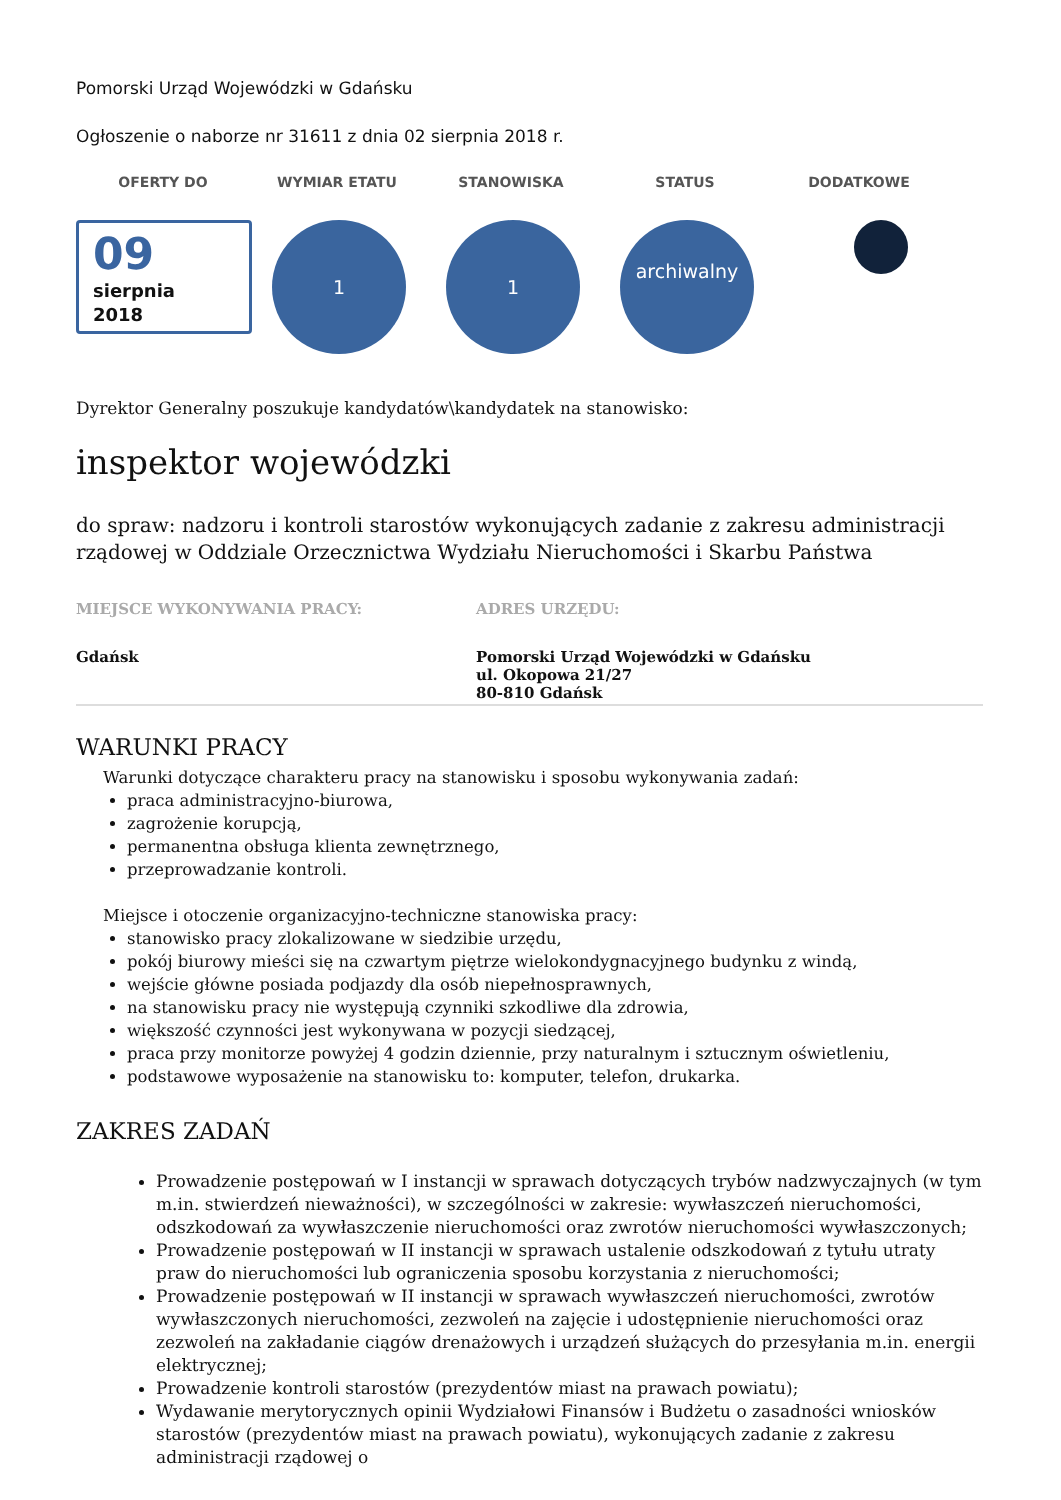Pomorski Urząd Wojewódzki w Gdańsku
Ogłoszenie o naborze nr 31611 z dnia 02 sierpnia 2018 r.
OFERTY DO WYMIAR ETATU STANOWISKA STATUS DODATKOWE
09
sierpnia
2018
1 1
archiwalny
Dyrektor Generalny poszukuje kandydatów\kandydatek na stanowisko:
inspektor wojewódzki
do spraw: nadzoru i kontroli starostów wykonujących zadanie z zakresu administracji rządowej w Oddziale Orzecznictwa Wydziału Nieruchomości i Skarbu Państwa
MIEJSCE WYKONYWANIA PRACY:
Gdańsk
ADRES URZĘDU:
Pomorski Urząd Wojewódzki w Gdańsku
ul. Okopowa 21/27
80-810 Gdańsk
WARUNKI PRACY
Warunki dotyczące charakteru pracy na stanowisku i sposobu wykonywania zadań:
praca administracyjno-biurowa,
zagrożenie korupcją,
permanentna obsługa klienta zewnętrznego,
przeprowadzanie kontroli.
Miejsce i otoczenie organizacyjno-techniczne stanowiska pracy:
stanowisko pracy zlokalizowane w siedzibie urzędu,
pokój biurowy mieści się na czwartym piętrze wielokondygnacyjnego budynku z windą,
wejście główne posiada podjazdy dla osób niepełnosprawnych,
na stanowisku pracy nie występują czynniki szkodliwe dla zdrowia,
większość czynności jest wykonywana w pozycji siedzącej,
praca przy monitorze powyżej 4 godzin dziennie, przy naturalnym i sztucznym oświetleniu,
podstawowe wyposażenie na stanowisku to: komputer, telefon, drukarka.
ZAKRES ZADAŃ
Prowadzenie postępowań w I instancji w sprawach dotyczących trybów nadzwyczajnych (w tym m.in. stwierdzeń nieważności), w szczególności w zakresie: wywłaszczeń nieruchomości, odszkodowań za wywłaszczenie nieruchomości oraz zwrotów nieruchomości wywłaszczonych;
Prowadzenie postępowań w II instancji w sprawach ustalenie odszkodowań z tytułu utraty praw do nieruchomości lub ograniczenia sposobu korzystania z nieruchomości;
Prowadzenie postępowań w II instancji w sprawach wywłaszczeń nieruchomości, zwrotów wywłaszczonych nieruchomości, zezwoleń na zajęcie i udostępnienie nieruchomości oraz zezwoleń na zakładanie ciągów drenażowych i urządzeń służących do przesyłania m.in. energii elektrycznej;
Prowadzenie kontroli starostów (prezydentów miast na prawach powiatu);
Wydawanie merytorycznych opinii Wydziałowi Finansów i Budżetu o zasadności wniosków starostów (prezydentów miast na prawach powiatu), wykonujących zadanie z zakresu administracji rządowej o